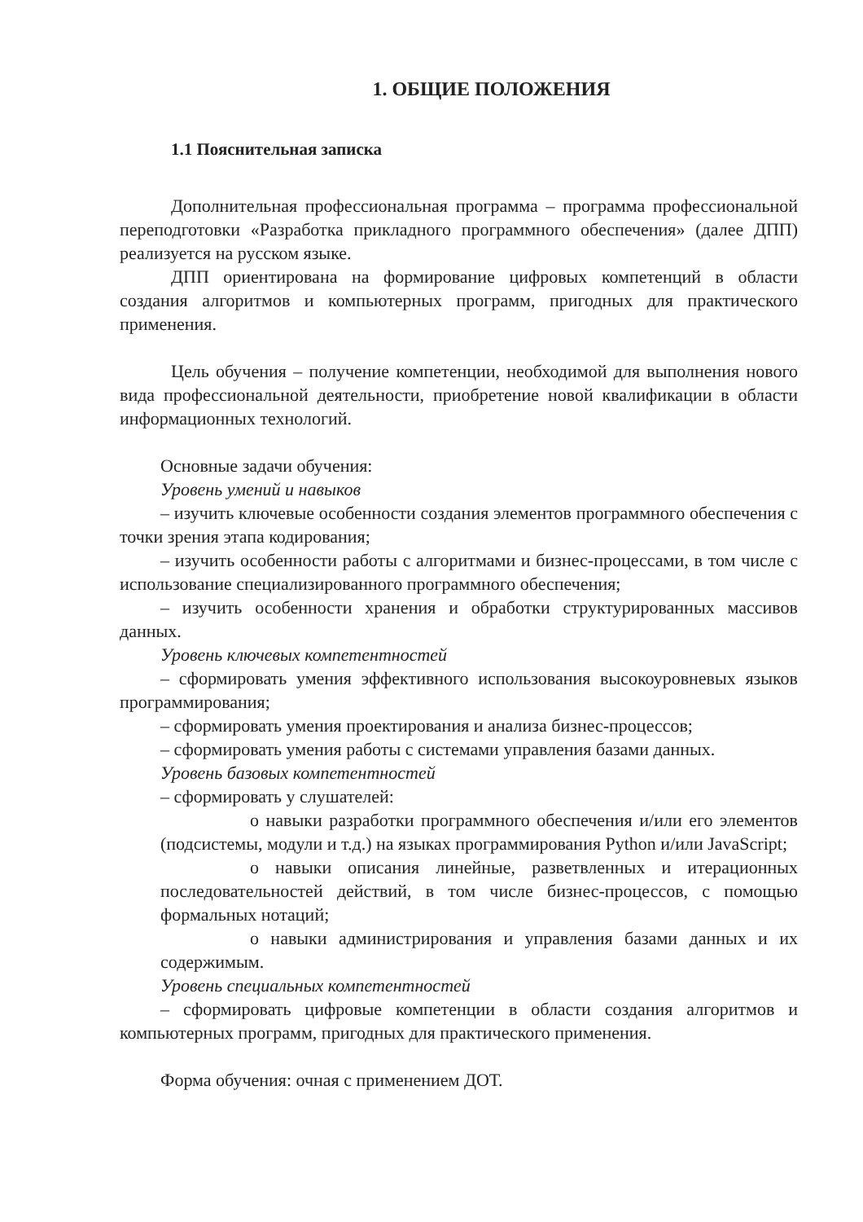1. ОБЩИЕ ПОЛОЖЕНИЯ
1.1 Пояснительная записка
Дополнительная профессиональная программа – программа профессиональной переподготовки «Разработка прикладного программного обеспечения» (далее ДПП) реализуется на русском языке.
ДПП ориентирована на формирование цифровых компетенций в области создания алгоритмов и компьютерных программ, пригодных для практического применения.
Цель обучения – получение компетенции, необходимой для выполнения нового вида профессиональной деятельности, приобретение новой квалификации в области информационных технологий.
Основные задачи обучения:
Уровень умений и навыков
– изучить ключевые особенности создания элементов программного обеспечения с точки зрения этапа кодирования;
– изучить особенности работы с алгоритмами и бизнес-процессами, в том числе с использование специализированного программного обеспечения;
– изучить особенности хранения и обработки структурированных массивов данных.
Уровень ключевых компетентностей
– сформировать умения эффективного использования высокоуровневых языков программирования;
– сформировать умения проектирования и анализа бизнес-процессов;
– сформировать умения работы с системами управления базами данных.
Уровень базовых компетентностей
– сформировать у слушателей:
o навыки разработки программного обеспечения и/или его элементов (подсистемы, модули и т.д.) на языках программирования Python и/или JavaScript;
o навыки описания линейные, разветвленных и итерационных последовательностей действий, в том числе бизнес-процессов, с помощью формальных нотаций;
o навыки администрирования и управления базами данных и их содержимым.
Уровень специальных компетентностей
– сформировать цифровые компетенции в области создания алгоритмов и компьютерных программ, пригодных для практического применения.
Форма обучения: очная с применением ДОТ.